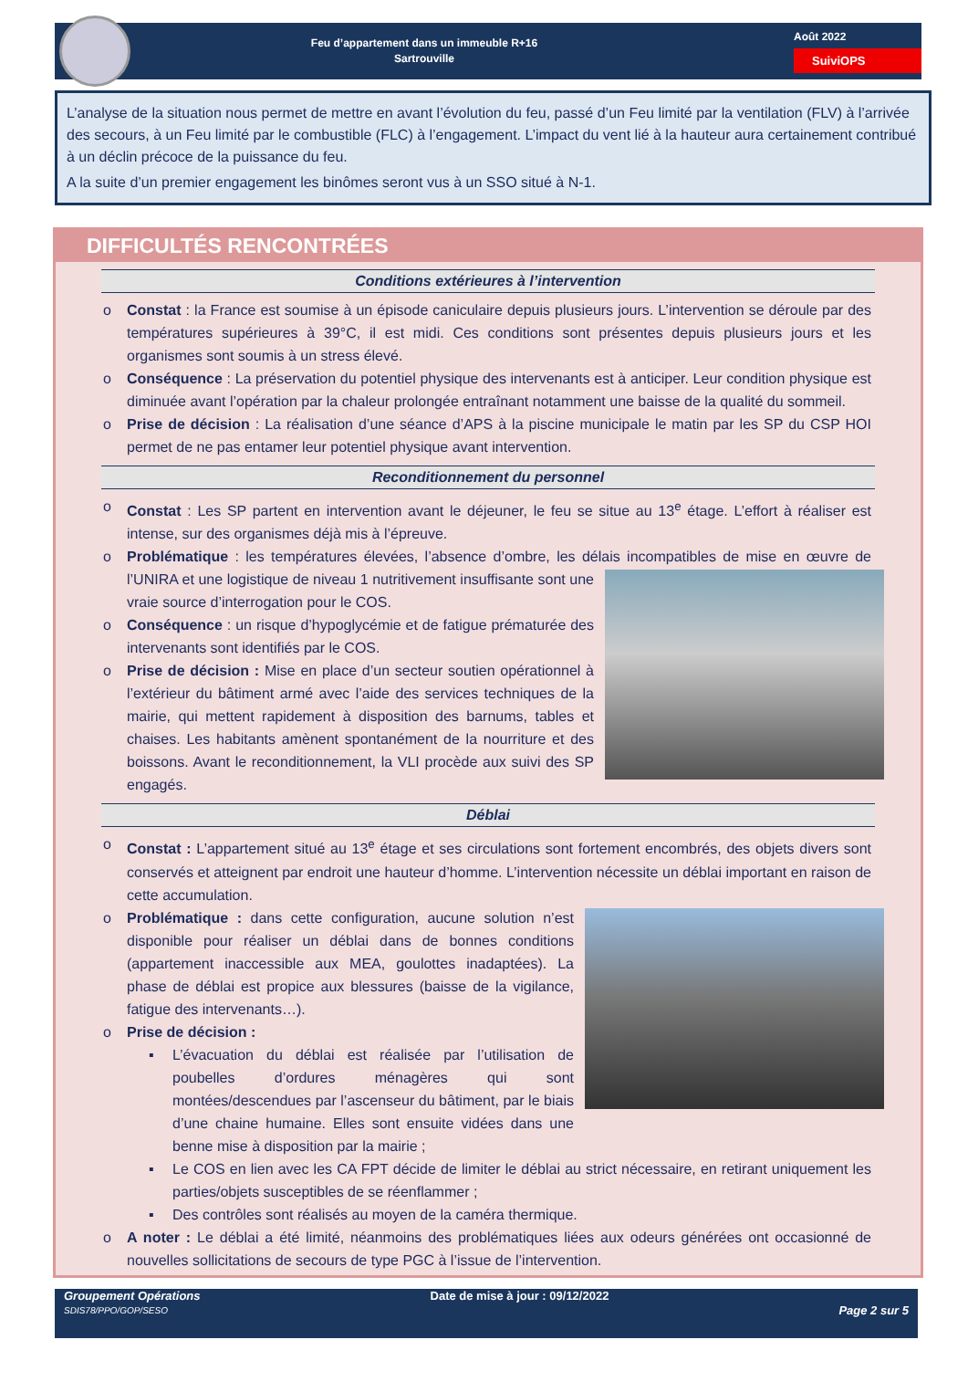Feu d’appartement dans un immeuble R+16
Sartrouville
Août 2022
SuiviOPS
L’analyse de la situation nous permet de mettre en avant l’évolution du feu, passé d’un Feu limité par la ventilation (FLV) à l’arrivée des secours, à un Feu limité par le combustible (FLC) à l’engagement. L’impact du vent lié à la hauteur aura certainement contribué à un déclin précoce de la puissance du feu.
A la suite d’un premier engagement les binômes seront vus à un SSO situé à N-1.
DIFFICULTÉS RENCONTRÉES
Conditions extérieures à l’intervention
o Constat : la France est soumise à un épisode caniculaire depuis plusieurs jours. L’intervention se déroule par des températures supérieures à 39°C, il est midi. Ces conditions sont présentes depuis plusieurs jours et les organismes sont soumis à un stress élevé.
o Conséquence : La préservation du potentiel physique des intervenants est à anticiper. Leur condition physique est diminuée avant l’opération par la chaleur prolongée entraînant notamment une baisse de la qualité du sommeil.
o Prise de décision : La réalisation d’une séance d’APS à la piscine municipale le matin par les SP du CSP HOI permet de ne pas entamer leur potentiel physique avant intervention.
Reconditionnement du personnel
o Constat : Les SP partent en intervention avant le déjeuner, le feu se situe au 13<sup>e</sup> étage. L’effort à réaliser est intense, sur des organismes déjà mis à l’épreuve.
o Problématique : les températures élevées, l’absence d’ombre, les délais incompatibles de mise en œuvre
de l’UNIRA et une logistique de niveau 1 nutritivement insuffisante sont une vraie source d’interrogation pour le COS.
o Conséquence : un risque d’hypoglycémie et de fatigue prématurée des intervenants sont identifiés par le COS.
o Prise de décision : Mise en place d’un secteur soutien opérationnel à l’extérieur du bâtiment armé avec l’aide des services techniques de la mairie, qui mettent rapidement à disposition des barnums, tables et chaises. Les habitants amènent spontanément de la nourriture et des boissons. Avant le reconditionnement, la VLI procède aux suivi des SP engagés.
Déblai
o Constat : L’appartement situé au 13<sup>e</sup> étage et ses circulations sont fortement encombrés, des objets divers sont conservés et atteignent par endroit une hauteur d’homme. L’intervention nécessite un déblai important en raison de cette accumulation.
o
Problématique : dans cette configuration, aucune solution n’est disponible pour réaliser un déblai dans de bonnes conditions (appartement inaccessible aux MEA, goulottes inadaptées). La phase de déblai est propice aux blessures (baisse de la vigilance, fatigue des intervenants…).
o Prise de décision :
▪ L’évacuation du déblai est réalisée par l’utilisation de poubelles d’ordures ménagères qui sont montées/descendues par l’ascenseur du bâtiment, par le biais d’une chaine humaine. Elles sont ensuite vidées dans une benne mise à disposition par la mairie ;
▪ Le COS en lien avec les CA FPT décide de limiter le déblai au strict nécessaire, en retirant uniquement les parties/objets susceptibles de se réenflammer ;
▪ Des contrôles sont réalisés au moyen de la caméra thermique.
o A noter : Le déblai a été limité, néanmoins des problématiques liées aux odeurs générées ont occasionné de nouvelles sollicitations de secours de type PGC à l’issue de l’intervention.
Groupement Opérations
SDIS78/PPO/GOP/SESO
Date de mise à jour : 09/12/2022
Page 2 sur 5